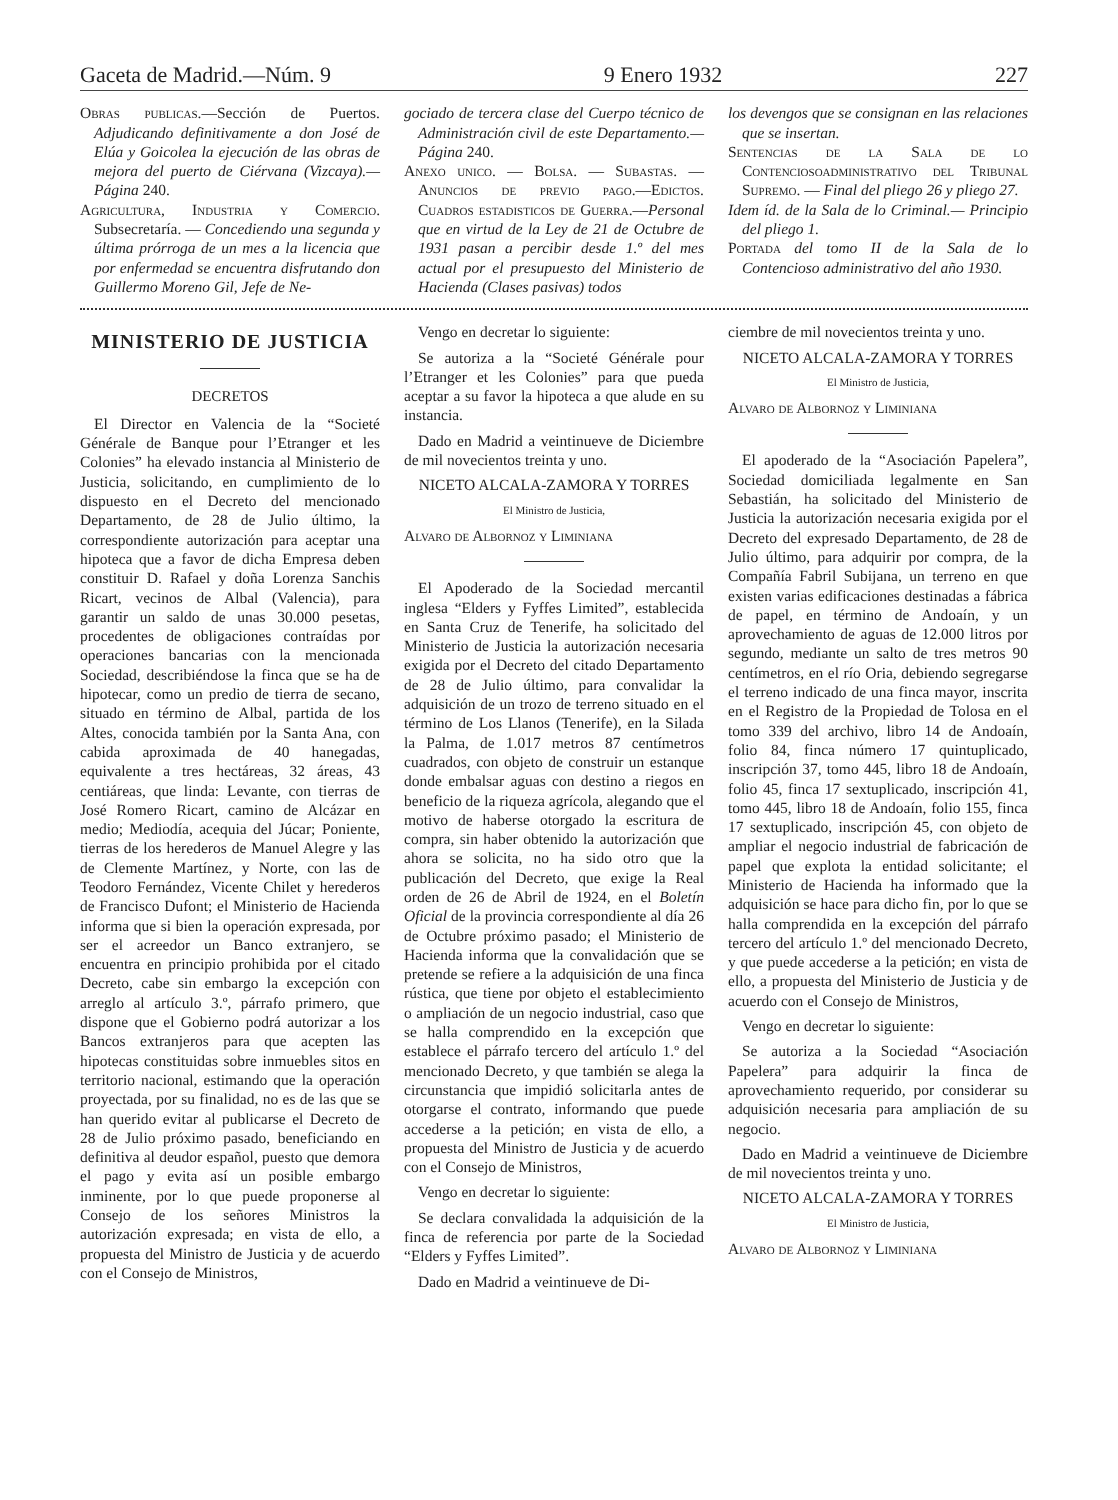Gaceta de Madrid.—Núm. 9 9 Enero 1932 227
Obras publicas.—Sección de Puertos. Adjudicando definitivamente a don José de Elúa y Goicolea la ejecución de las obras de mejora del puerto de Ciérvana (Vizcaya).—Página 240.
Agricultura, Industria y Comercio. Subsecretaría. — Concediendo una segunda y última prórroga de un mes a la licencia que por enfermedad se encuentra disfrutando don Guillermo Moreno Gil, Jefe de Ne-
gociado de tercera clase del Cuerpo técnico de Administración civil de este Departamento.—Página 240.
Anexo unico. — Bolsa. — Subastas. — Anuncios de previo pago.—Edictos. Cuadros estadisticos de Guerra.—Personal que en virtud de la Ley de 21 de Octubre de 1931 pasan a percibir desde 1.º del mes actual por el presupuesto del Ministerio de Hacienda (Clases pasivas) todos
los devengos que se consignan en las relaciones que se insertan.
Sentencias de la Sala de lo Contenciosoadministrativo del Tribunal Supremo. — Final del pliego 26 y pliego 27.
Idem íd. de la Sala de lo Criminal.— Principio del pliego 1.
Portada del tomo II de la Sala de lo Contencioso administrativo del año 1930.
MINISTERIO DE JUSTICIA
DECRETOS
El Director en Valencia de la “Societé Générale de Banque pour l’Etranger et les Colonies” ha elevado instancia al Ministerio de Justicia, solicitando, en cumplimiento de lo dispuesto en el Decreto del mencionado Departamento, de 28 de Julio último, la correspondiente autorización para aceptar una hipoteca que a favor de dicha Empresa deben constituir D. Rafael y doña Lorenza Sanchis Ricart, vecinos de Albal (Valencia), para garantir un saldo de unas 30.000 pesetas, procedentes de obligaciones contraídas por operaciones bancarias con la mencionada Sociedad, describiéndose la finca que se ha de hipotecar, como un predio de tierra de secano, situado en término de Albal, partida de los Altes, conocida también por la Santa Ana, con cabida aproximada de 40 hanegadas, equivalente a tres hectáreas, 32 áreas, 43 centiáreas, que linda: Levante, con tierras de José Romero Ricart, camino de Alcázar en medio; Mediodía, acequia del Júcar; Poniente, tierras de los herederos de Manuel Alegre y las de Clemente Martínez, y Norte, con las de Teodoro Fernández, Vicente Chilet y herederos de Francisco Dufont; el Ministerio de Hacienda informa que si bien la operación expresada, por ser el acreedor un Banco extranjero, se encuentra en principio prohibida por el citado Decreto, cabe sin embargo la excepción con arreglo al artículo 3.º, párrafo primero, que dispone que el Gobierno podrá autorizar a los Bancos extranjeros para que acepten las hipotecas constituidas sobre inmuebles sitos en territorio nacional, estimando que la operación proyectada, por su finalidad, no es de las que se han querido evitar al publicarse el Decreto de 28 de Julio próximo pasado, beneficiando en definitiva al deudor español, puesto que demora el pago y evita así un posible embargo inminente, por lo que puede proponerse al Consejo de los señores Ministros la autorización expresada; en vista de ello, a propuesta del Ministro de Justicia y de acuerdo con el Consejo de Ministros,
Vengo en decretar lo siguiente:
Se autoriza a la “Societé Générale pour l’Etranger et les Colonies” para que pueda aceptar a su favor la hipoteca a que alude en su instancia.
Dado en Madrid a veintinueve de Diciembre de mil novecientos treinta y uno.
NICETO ALCALA-ZAMORA Y TORRES
El Ministro de Justicia,
Alvaro de Albornoz y Liminiana
El Apoderado de la Sociedad mercantil inglesa “Elders y Fyffes Limited”, establecida en Santa Cruz de Tenerife, ha solicitado del Ministerio de Justicia la autorización necesaria exigida por el Decreto del citado Departamento de 28 de Julio último, para convalidar la adquisición de un trozo de terreno situado en el término de Los Llanos (Tenerife), en la Silada la Palma, de 1.017 metros 87 centímetros cuadrados, con objeto de construir un estanque donde embalsar aguas con destino a riegos en beneficio de la riqueza agrícola, alegando que el motivo de haberse otorgado la escritura de compra, sin haber obtenido la autorización que ahora se solicita, no ha sido otro que la publicación del Decreto, que exige la Real orden de 26 de Abril de 1924, en el Boletín Oficial de la provincia correspondiente al día 26 de Octubre próximo pasado; el Ministerio de Hacienda informa que la convalidación que se pretende se refiere a la adquisición de una finca rústica, que tiene por objeto el establecimiento o ampliación de un negocio industrial, caso que se halla comprendido en la excepción que establece el párrafo tercero del artículo 1.º del mencionado Decreto, y que también se alega la circunstancia que impidió solicitarla antes de otorgarse el contrato, informando que puede accederse a la petición; en vista de ello, a propuesta del Ministro de Justicia y de acuerdo con el Consejo de Ministros,
Vengo en decretar lo siguiente:
Se declara convalidada la adquisición de la finca de referencia por parte de la Sociedad “Elders y Fyffes Limited”.
Dado en Madrid a veintinueve de Di-
ciembre de mil novecientos treinta y uno.
NICETO ALCALA-ZAMORA Y TORRES
El Ministro de Justicia,
Alvaro de Albornoz y Liminiana
El apoderado de la “Asociación Papelera”, Sociedad domiciliada legalmente en San Sebastián, ha solicitado del Ministerio de Justicia la autorización necesaria exigida por el Decreto del expresado Departamento, de 28 de Julio último, para adquirir por compra, de la Compañía Fabril Subijana, un terreno en que existen varias edificaciones destinadas a fábrica de papel, en término de Andoaín, y un aprovechamiento de aguas de 12.000 litros por segundo, mediante un salto de tres metros 90 centímetros, en el río Oria, debiendo segregarse el terreno indicado de una finca mayor, inscrita en el Registro de la Propiedad de Tolosa en el tomo 339 del archivo, libro 14 de Andoaín, folio 84, finca número 17 quintuplicado, inscripción 37, tomo 445, libro 18 de Andoaín, folio 45, finca 17 sextuplicado, inscripción 41, tomo 445, libro 18 de Andoaín, folio 155, finca 17 sextuplicado, inscripción 45, con objeto de ampliar el negocio industrial de fabricación de papel que explota la entidad solicitante; el Ministerio de Hacienda ha informado que la adquisición se hace para dicho fin, por lo que se halla comprendida en la excepción del párrafo tercero del artículo 1.º del mencionado Decreto, y que puede accederse a la petición; en vista de ello, a propuesta del Ministerio de Justicia y de acuerdo con el Consejo de Ministros,
Vengo en decretar lo siguiente:
Se autoriza a la Sociedad “Asociación Papelera” para adquirir la finca de aprovechamiento requerido, por considerar su adquisición necesaria para ampliación de su negocio.
Dado en Madrid a veintinueve de Diciembre de mil novecientos treinta y uno.
NICETO ALCALA-ZAMORA Y TORRES
El Ministro de Justicia,
Alvaro de Albornoz y Liminiana